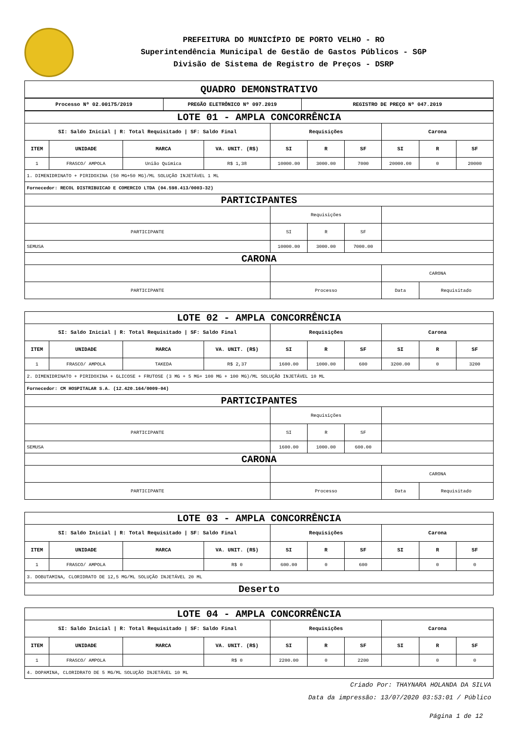PREFEITURA DO MUNICÍPIO DE PORTO VELHO - RO
Superintendência Municipal de Gestão de Gastos Públicos - SGP
Divisão de Sistema de Registro de Preços - DSRP
| QUADRO DEMONSTRATIVO |
| Processo Nº 02.00175/2019 | PREGÃO ELETRÔNICO Nº 097.2019 | REGISTRO DE PREÇO Nº 047.2019 |
| --- | --- | --- |
| LOTE 01 - AMPLA CONCORRÊNCIA | | | | | | | | | |
| SI: Saldo Inicial / R: Total Requisitado / SF: Saldo Final | | | | Requisições | | | Carona | | |
| ITEM | UNIDADE | MARCA | VA. UNIT. (R$) | SI | R | SF | SI | R | SF |
| 1 | FRASCO/ AMPOLA | União Química | R$ 1,38 | 10000.00 | 3000.00 | 7000 | 20000.00 | 0 | 20000 |
| 1. DIMENIDRINATO + PIRIDOXINA (50 MG+50 MG)/ML SOLUÇÃO INJETÁVEL 1 ML | | | | | | | | | |
| Fornecedor: RECOL DISTRIBUICAO E COMERCIO LTDA (04.598.413/0003-32) | | | | | | | | | |
| PARTICIPANTES | | | | | | | | | |
| | | | | Requisições | | | | | |
| PARTICIPANTE | | | | SI | R | SF | | | |
| SEMUSA | | | | 10000.00 | 3000.00 | 7000.00 | | | |
| CARONA | | | | | | | | | |
| | | | | | | | CARONA | | |
| PARTICIPANTE | | | | Processo | | | Data | Requisitado | |
| LOTE 02 - AMPLA CONCORRÊNCIA | | | | | | | | | |
| SI: Saldo Inicial / R: Total Requisitado / SF: Saldo Final | | | | Requisições | | | Carona | | |
| ITEM | UNIDADE | MARCA | VA. UNIT. (R$) | SI | R | SF | SI | R | SF |
| 1 | FRASCO/ AMPOLA | TAKEDA | R$ 2,37 | 1600.00 | 1000.00 | 600 | 3200.00 | 0 | 3200 |
| 2. DIMENIDRINATO + PIRIDOXINA + GLICOSE + FRUTOSE (3 MG + 5 MG+ 100 MG + 100 MG)/ML SOLUÇÃO INJETÁVEL 10 ML | | | | | | | | | |
| Fornecedor: CM HOSPITALAR S.A. (12.420.164/0009-04) | | | | | | | | | |
| PARTICIPANTES | | | | | | | | | |
| | | | | Requisições | | | | | |
| PARTICIPANTE | | | | SI | R | SF | | | |
| SEMUSA | | | | 1600.00 | 1000.00 | 600.00 | | | |
| CARONA | | | | | | | | | |
| | | | | | | | CARONA | | |
| PARTICIPANTE | | | | Processo | | | Data | Requisitado | |
| LOTE 03 - AMPLA CONCORRÊNCIA | | | | | | | | | |
| SI: Saldo Inicial / R: Total Requisitado / SF: Saldo Final | | | | Requisições | | | Carona | | |
| ITEM | UNIDADE | MARCA | VA. UNIT. (R$) | SI | R | SF | SI | R | SF |
| 1 | FRASCO/ AMPOLA | | R$ 0 | 600.00 | 0 | 600 | | 0 | 0 |
| 3. DOBUTAMINA, CLORIDRATO DE 12,5 MG/ML SOLUÇÃO INJETÁVEL 20 ML | | | | | | | | | |
| Deserto | | | | | | | | | |
| LOTE 04 - AMPLA CONCORRÊNCIA | | | | | | | | | |
| SI: Saldo Inicial / R: Total Requisitado / SF: Saldo Final | | | | Requisições | | | Carona | | |
| ITEM | UNIDADE | MARCA | VA. UNIT. (R$) | SI | R | SF | SI | R | SF |
| 1 | FRASCO/ AMPOLA | | R$ 0 | 2200.00 | 0 | 2200 | | 0 | 0 |
| 4. DOPAMINA, CLORIDRATO DE 5 MG/ML SOLUÇÃO INJETÁVEL 10 ML | | | | | | | | | |
Criado Por: THAYNARA HOLANDA DA SILVA
Data da impressão: 13/07/2020 03:53:01 / Público
Página 1 de 12